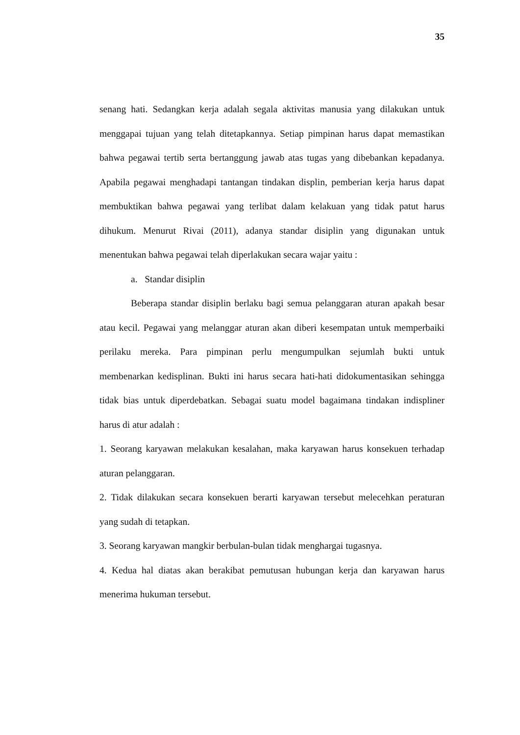35
senang hati. Sedangkan kerja adalah segala aktivitas manusia yang dilakukan untuk menggapai tujuan yang telah ditetapkannya. Setiap pimpinan harus dapat memastikan bahwa pegawai tertib serta bertanggung jawab atas tugas yang dibebankan kepadanya. Apabila pegawai menghadapi tantangan tindakan displin, pemberian kerja harus dapat membuktikan bahwa pegawai yang terlibat dalam kelakuan yang tidak patut harus dihukum. Menurut Rivai (2011), adanya standar disiplin yang digunakan untuk menentukan bahwa pegawai telah diperlakukan secara wajar yaitu :
a. Standar disiplin
Beberapa standar disiplin berlaku bagi semua pelanggaran aturan apakah besar atau kecil. Pegawai yang melanggar aturan akan diberi kesempatan untuk memperbaiki perilaku mereka. Para pimpinan perlu mengumpulkan sejumlah bukti untuk membenarkan kedisplinan. Bukti ini harus secara hati-hati didokumentasikan sehingga tidak bias untuk diperdebatkan. Sebagai suatu model bagaimana tindakan indispliner harus di atur adalah :
1. Seorang karyawan melakukan kesalahan, maka karyawan harus konsekuen terhadap aturan pelanggaran.
2. Tidak dilakukan secara konsekuen berarti karyawan tersebut melecehkan peraturan yang sudah di tetapkan.
3. Seorang karyawan mangkir berbulan-bulan tidak menghargai tugasnya.
4. Kedua hal diatas akan berakibat pemutusan hubungan kerja dan karyawan harus menerima hukuman tersebut.